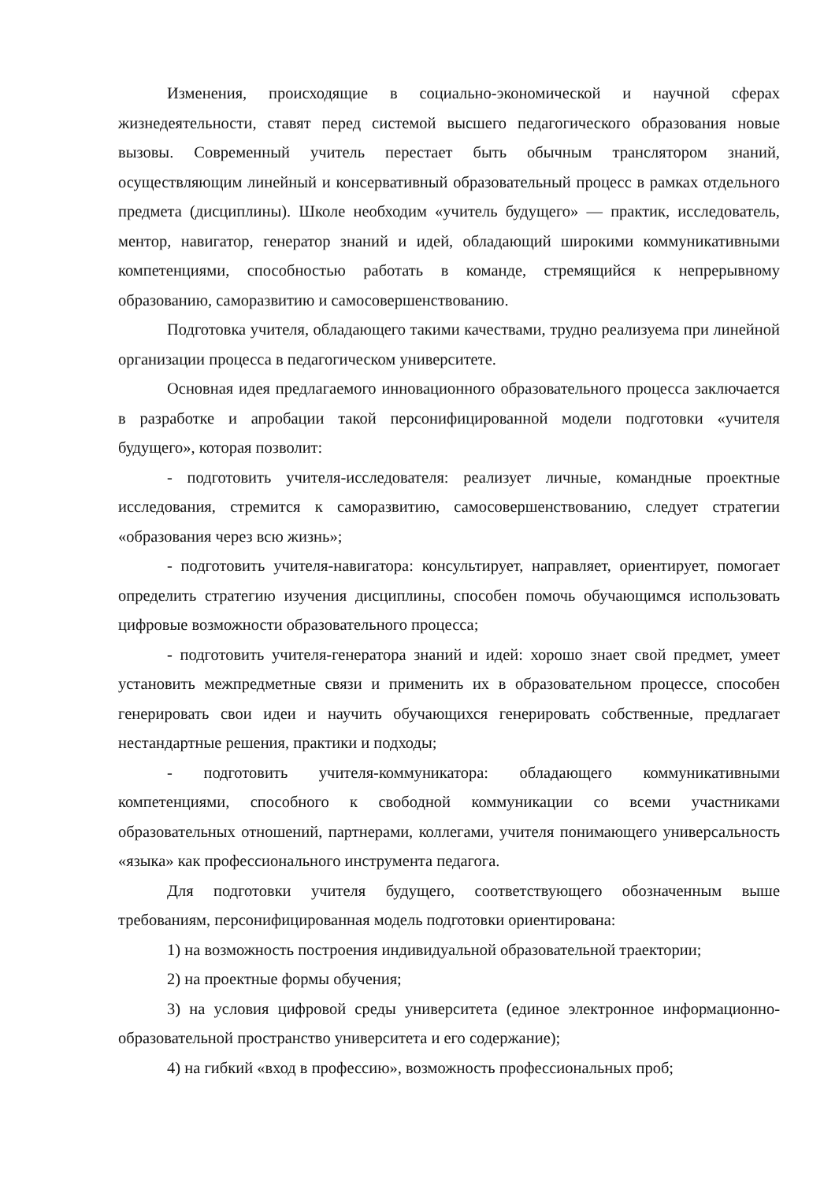Изменения, происходящие в социально-экономической и научной сферах жизнедеятельности, ставят перед системой высшего педагогического образования новые вызовы. Современный учитель перестает быть обычным транслятором знаний, осуществляющим линейный и консервативный образовательный процесс в рамках отдельного предмета (дисциплины). Школе необходим «учитель будущего» — практик, исследователь, ментор, навигатор, генератор знаний и идей, обладающий широкими коммуникативными компетенциями, способностью работать в команде, стремящийся к непрерывному образованию, саморазвитию и самосовершенствованию.
Подготовка учителя, обладающего такими качествами, трудно реализуема при линейной организации процесса в педагогическом университете.
Основная идея предлагаемого инновационного образовательного процесса заключается в разработке и апробации такой персонифицированной модели подготовки «учителя будущего», которая позволит:
- подготовить учителя-исследователя: реализует личные, командные проектные исследования, стремится к саморазвитию, самосовершенствованию, следует стратегии «образования через всю жизнь»;
- подготовить учителя-навигатора: консультирует, направляет, ориентирует, помогает определить стратегию изучения дисциплины, способен помочь обучающимся использовать цифровые возможности образовательного процесса;
- подготовить учителя-генератора знаний и идей: хорошо знает свой предмет, умеет установить межпредметные связи и применить их в образовательном процессе, способен генерировать свои идеи и научить обучающихся генерировать собственные, предлагает нестандартные решения, практики и подходы;
- подготовить учителя-коммуникатора: обладающего коммуникативными компетенциями, способного к свободной коммуникации со всеми участниками образовательных отношений, партнерами, коллегами, учителя понимающего универсальность «языка» как профессионального инструмента педагога.
Для подготовки учителя будущего, соответствующего обозначенным выше требованиям, персонифицированная модель подготовки ориентирована:
1) на возможность построения индивидуальной образовательной траектории;
2) на проектные формы обучения;
3) на условия цифровой среды университета (единое электронное информационно-образовательной пространство университета и его содержание);
4) на гибкий «вход в профессию», возможность профессиональных проб;